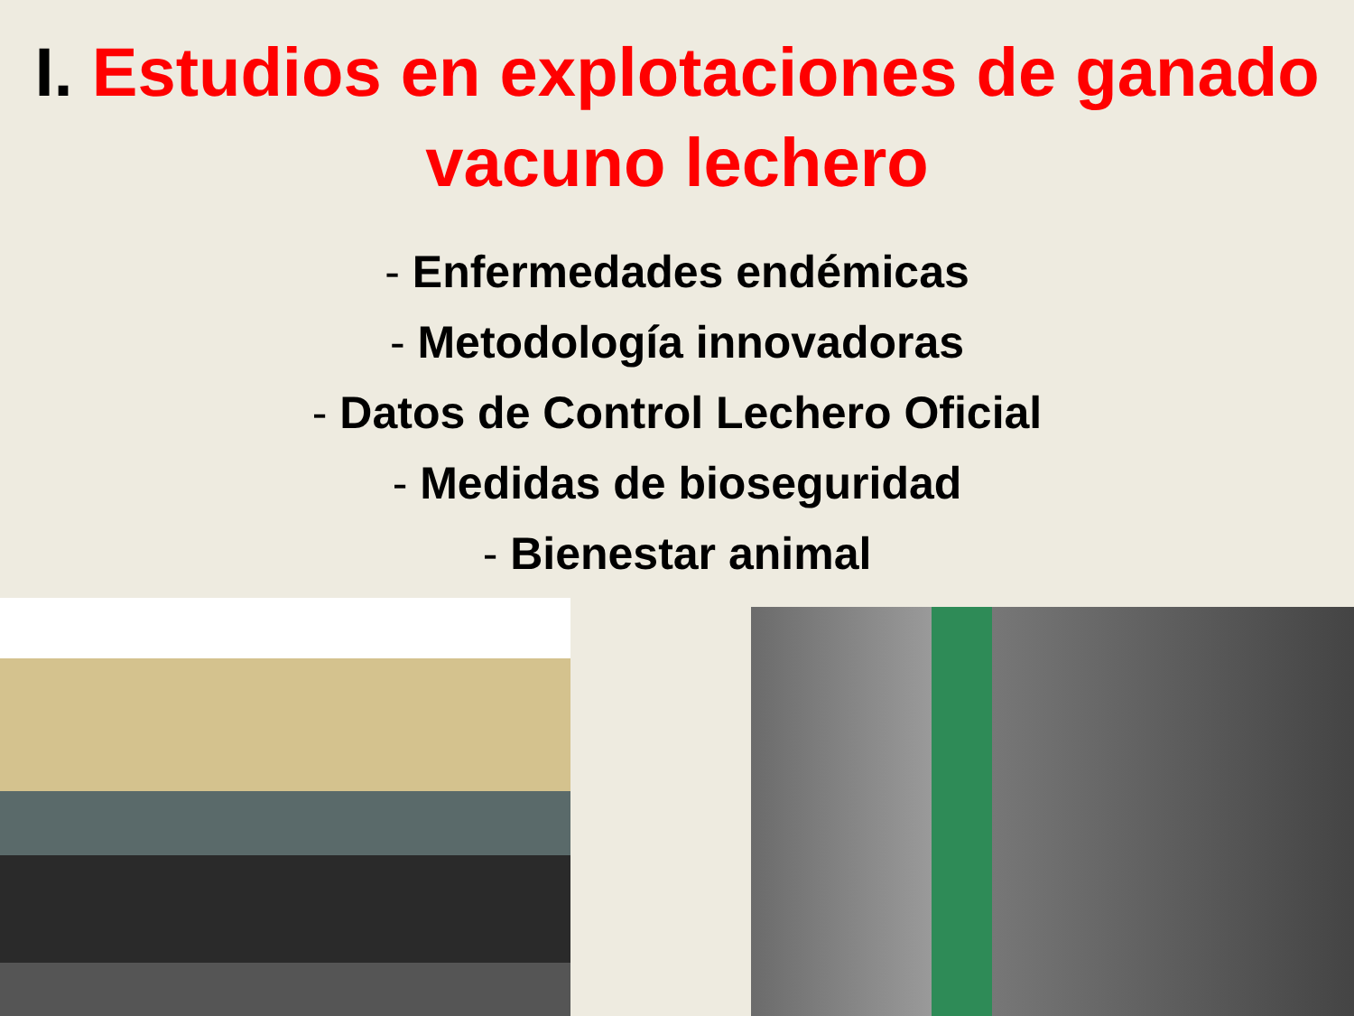I. Estudios en explotaciones de ganado vacuno lechero
- Enfermedades endémicas
- Metodología innovadoras
- Datos de Control Lechero Oficial
- Medidas de bioseguridad
- Bienestar animal